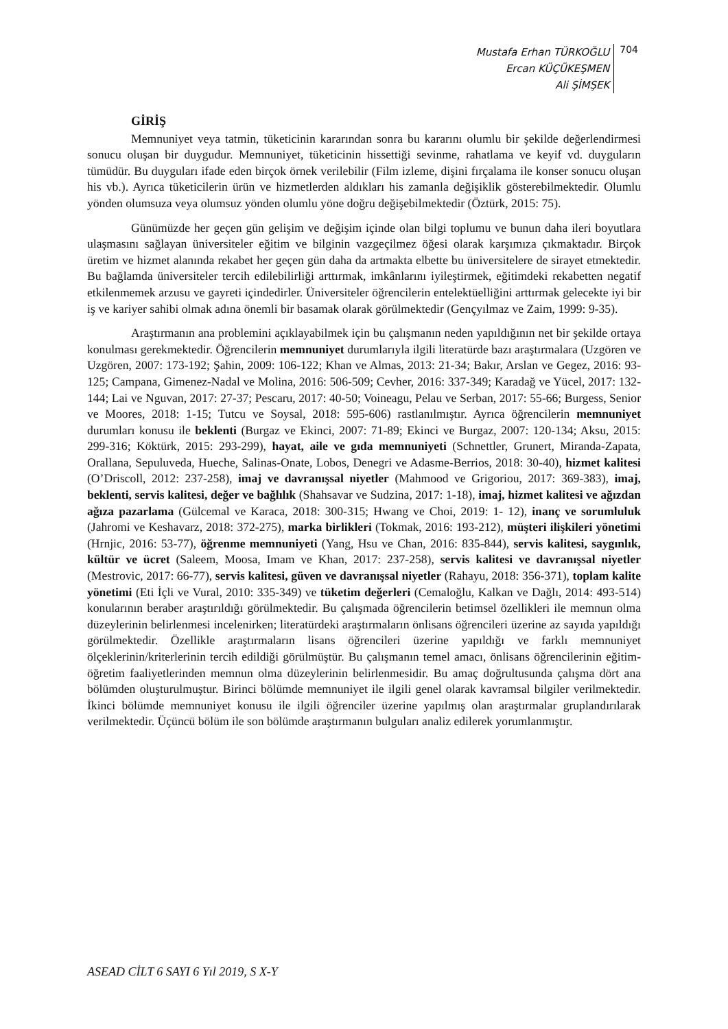Mustafa Erhan TÜRKOĞLU
Ercan KÜÇÜKEŞMEN
Ali ŞİMŞEK
704
GİRİŞ
Memnuniyet veya tatmin, tüketicinin kararından sonra bu kararını olumlu bir şekilde değerlendirmesi sonucu oluşan bir duygudur. Memnuniyet, tüketicinin hissettiği sevinme, rahatlama ve keyif vd. duyguların tümüdür. Bu duyguları ifade eden birçok örnek verilebilir (Film izleme, dişini fırçalama ile konser sonucu oluşan his vb.). Ayrıca tüketicilerin ürün ve hizmetlerden aldıkları his zamanla değişiklik gösterebilmektedir. Olumlu yönden olumsuza veya olumsuz yönden olumlu yöne doğru değişebilmektedir (Öztürk, 2015: 75).
Günümüzde her geçen gün gelişim ve değişim içinde olan bilgi toplumu ve bunun daha ileri boyutlara ulaşmasını sağlayan üniversiteler eğitim ve bilginin vazgeçilmez öğesi olarak karşımıza çıkmaktadır. Birçok üretim ve hizmet alanında rekabet her geçen gün daha da artmakta elbette bu üniversitelere de sirayet etmektedir. Bu bağlamda üniversiteler tercih edilebilirliği arttırmak, imkânlarını iyileştirmek, eğitimdeki rekabetten negatif etkilenmemek arzusu ve gayreti içindedirler. Üniversiteler öğrencilerin entelektüelliğini arttırmak gelecekte iyi bir iş ve kariyer sahibi olmak adına önemli bir basamak olarak görülmektedir (Gençyılmaz ve Zaim, 1999: 9-35).
Araştırmanın ana problemini açıklayabilmek için bu çalışmanın neden yapıldığının net bir şekilde ortaya konulması gerekmektedir. Öğrencilerin memnuniyet durumlarıyla ilgili literatürde bazı araştırmalara (Uzgören ve Uzgören, 2007: 173-192; Şahin, 2009: 106-122; Khan ve Almas, 2013: 21-34; Bakır, Arslan ve Gegez, 2016: 93-125; Campana, Gimenez-Nadal ve Molina, 2016: 506-509; Cevher, 2016: 337-349; Karadağ ve Yücel, 2017: 132-144; Lai ve Nguvan, 2017: 27-37; Pescaru, 2017: 40-50; Voineagu, Pelau ve Serban, 2017: 55-66; Burgess, Senior ve Moores, 2018: 1-15; Tutcu ve Soysal, 2018: 595-606) rastlanılmıştır. Ayrıca öğrencilerin memnuniyet durumları konusu ile beklenti (Burgaz ve Ekinci, 2007: 71-89; Ekinci ve Burgaz, 2007: 120-134; Aksu, 2015: 299-316; Köktürk, 2015: 293-299), hayat, aile ve gıda memnuniyeti (Schnettler, Grunert, Miranda-Zapata, Orallana, Sepuluveda, Hueche, Salinas-Onate, Lobos, Denegri ve Adasme-Berrios, 2018: 30-40), hizmet kalitesi (O’Driscoll, 2012: 237-258), imaj ve davranışsal niyetler (Mahmood ve Grigoriou, 2017: 369-383), imaj, beklenti, servis kalitesi, değer ve bağlılık (Shahsavar ve Sudzina, 2017: 1-18), imaj, hizmet kalitesi ve ağızdan ağıza pazarlama (Gülcemal ve Karaca, 2018: 300-315; Hwang ve Choi, 2019: 1- 12), inanç ve sorumluluk (Jahromi ve Keshavarz, 2018: 372-275), marka birlikleri (Tokmak, 2016: 193-212), müşteri ilişkileri yönetimi (Hrnjic, 2016: 53-77), öğrenme memnuniyeti (Yang, Hsu ve Chan, 2016: 835-844), servis kalitesi, saygınlık, kültür ve ücret (Saleem, Moosa, Imam ve Khan, 2017: 237-258), servis kalitesi ve davranışsal niyetler (Mestrovic, 2017: 66-77), servis kalitesi, güven ve davranışsal niyetler (Rahayu, 2018: 356-371), toplam kalite yönetimi (Eti İçli ve Vural, 2010: 335-349) ve tüketim değerleri (Cemaloğlu, Kalkan ve Dağlı, 2014: 493-514) konularının beraber araştırıldığı görülmektedir. Bu çalışmada öğrencilerin betimsel özellikleri ile memnun olma düzeylerinin belirlenmesi incelenirken; literatürdeki araştırmaların önlisans öğrencileri üzerine az sayıda yapıldığı görülmektedir. Özellikle araştırmaların lisans öğrencileri üzerine yapıldığı ve farklı memnuniyet ölçeklerinin/kriterlerinin tercih edildiği görülmüştür. Bu çalışmanın temel amacı, önlisans öğrencilerinin eğitim-öğretim faaliyetlerinden memnun olma düzeylerinin belirlenmesidir. Bu amaç doğrultusunda çalışma dört ana bölümden oluşturulmuştur. Birinci bölümde memnuniyet ile ilgili genel olarak kavramsal bilgiler verilmektedir. İkinci bölümde memnuniyet konusu ile ilgili öğrenciler üzerine yapılmış olan araştırmalar gruplandırılarak verilmektedir. Üçüncü bölüm ile son bölümde araştırmanın bulguları analiz edilerek yorumlanmıştır.
ASEAD CİLT 6 SAYI 6 Yıl 2019, S X-Y